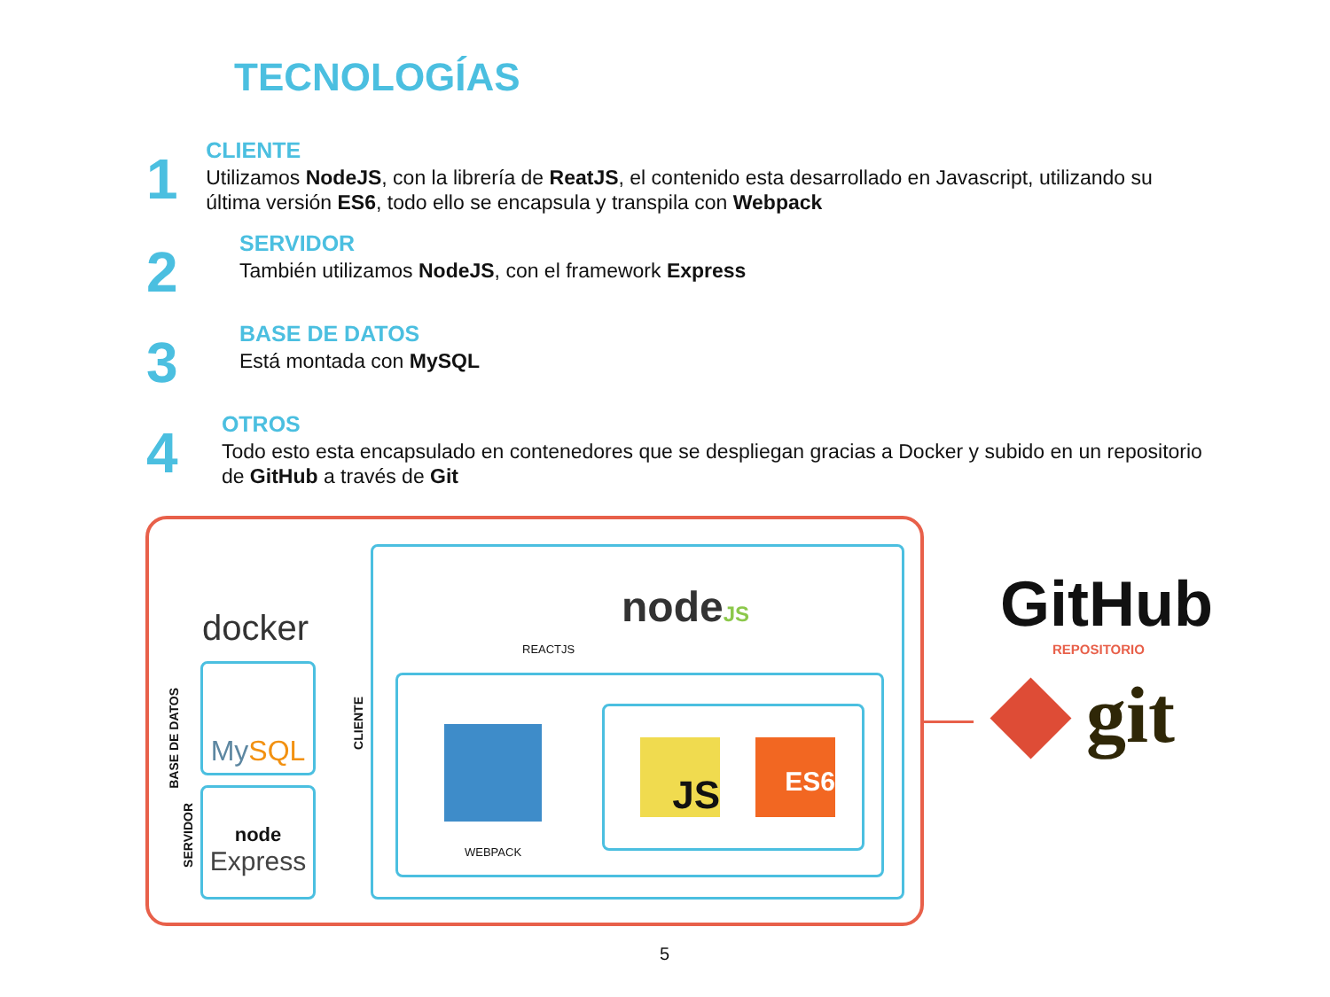TECNOLOGÍAS
1
CLIENTE
Utilizamos NodeJS, con la librería de ReatJS, el contenido esta desarrollado en Javascript, utilizando su última versión ES6, todo ello se encapsula y transpila con Webpack
2
SERVIDOR
También utilizamos NodeJS, con el framework Express
3
BASE DE DATOS
Está montada con MySQL
4
OTROS
Todo esto esta encapsulado en contenedores que se despliegan gracias a Docker y subido en un repositorio de GitHub a través de Git
docker
BASE DE DATOS
MySQL
SERVIDOR
node
Express
CLIENTE
REACTJS
nodeJS
WEBPACK
JS ES6
GitHub
REPOSITORIO
git
5